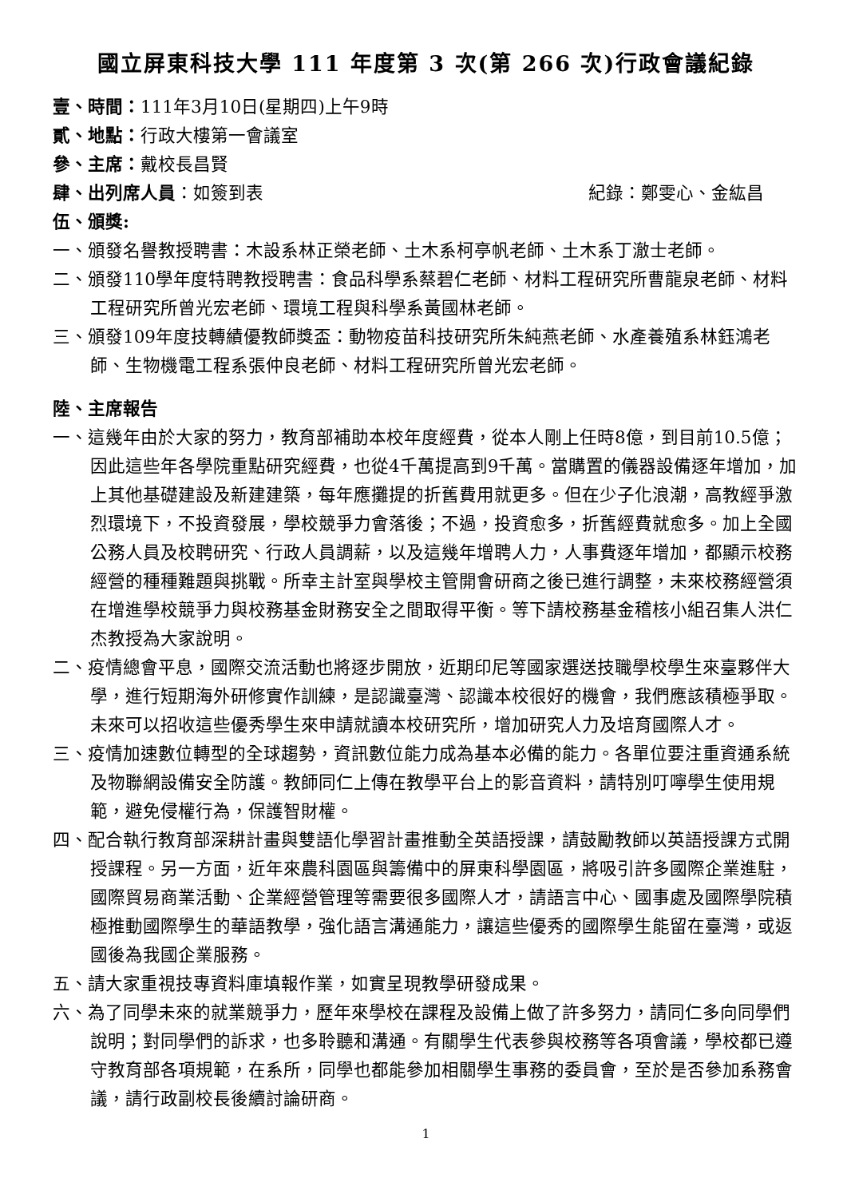國立屏東科技大學 111 年度第 3 次(第 266 次)行政會議紀錄
壹、時間：111年3月10日(星期四)上午9時
貳、地點：行政大樓第一會議室
參、主席：戴校長昌賢
肆、出列席人員：如簽到表 紀錄：鄭雯心、金紘昌
伍、頒獎:
一、頒發名譽教授聘書：木設系林正榮老師、土木系柯亭帆老師、土木系丁澈士老師。
二、頒發110學年度特聘教授聘書：食品科學系蔡碧仁老師、材料工程研究所曹龍泉老師、材料工程研究所曾光宏老師、環境工程與科學系黃國林老師。
三、頒發109年度技轉績優教師獎盃：動物疫苗科技研究所朱純燕老師、水產養殖系林鈺鴻老師、生物機電工程系張仲良老師、材料工程研究所曾光宏老師。
陸、主席報告
一、這幾年由於大家的努力，教育部補助本校年度經費，從本人剛上任時8億，到目前10.5億；因此這些年各學院重點研究經費，也從4千萬提高到9千萬。當購置的儀器設備逐年增加，加上其他基礎建設及新建建築，每年應攤提的折舊費用就更多。但在少子化浪潮，高教經爭激烈環境下，不投資發展，學校競爭力會落後；不過，投資愈多，折舊經費就愈多。加上全國公務人員及校聘研究、行政人員調薪，以及這幾年增聘人力，人事費逐年增加，都顯示校務經營的種種難題與挑戰。所幸主計室與學校主管開會研商之後已進行調整，未來校務經營須在增進學校競爭力與校務基金財務安全之間取得平衡。等下請校務基金稽核小組召集人洪仁杰教授為大家說明。
二、疫情總會平息，國際交流活動也將逐步開放，近期印尼等國家選送技職學校學生來臺夥伴大學，進行短期海外研修實作訓練，是認識臺灣、認識本校很好的機會，我們應該積極爭取。未來可以招收這些優秀學生來申請就讀本校研究所，增加研究人力及培育國際人才。
三、疫情加速數位轉型的全球趨勢，資訊數位能力成為基本必備的能力。各單位要注重資通系統及物聯網設備安全防護。教師同仁上傳在教學平台上的影音資料，請特別叮嚀學生使用規範，避免侵權行為，保護智財權。
四、配合執行教育部深耕計畫與雙語化學習計畫推動全英語授課，請鼓勵教師以英語授課方式開授課程。另一方面，近年來農科園區與籌備中的屏東科學園區，將吸引許多國際企業進駐，國際貿易商業活動、企業經營管理等需要很多國際人才，請語言中心、國事處及國際學院積極推動國際學生的華語教學，強化語言溝通能力，讓這些優秀的國際學生能留在臺灣，或返國後為我國企業服務。
五、請大家重視技專資料庫填報作業，如實呈現教學研發成果。
六、為了同學未來的就業競爭力，歷年來學校在課程及設備上做了許多努力，請同仁多向同學們說明；對同學們的訴求，也多聆聽和溝通。有關學生代表參與校務等各項會議，學校都已遵守教育部各項規範，在系所，同學也都能參加相關學生事務的委員會，至於是否參加系務會議，請行政副校長後續討論研商。
1